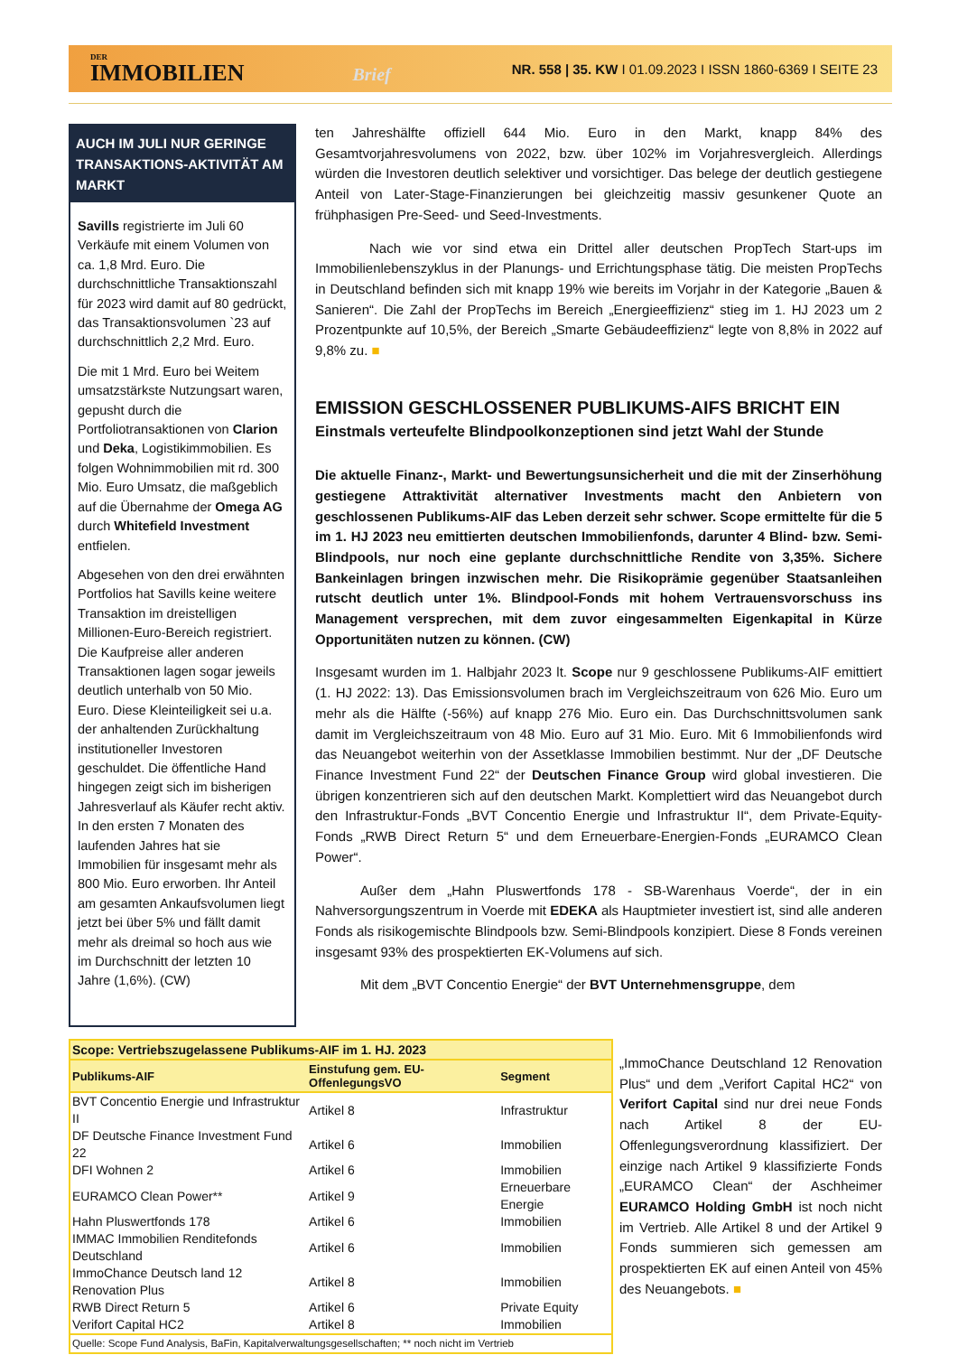DER
IMMOBILIEN Brief
NR. 558 | 35. KW I 01.09.2023 I ISSN 1860-6369 I SEITE 23
AUCH IM JULI NUR GERINGE TRANSAKTIONS-AKTIVITÄT AM MARKT
Savills registrierte im Juli 60 Verkäufe mit einem Volumen von ca. 1,8 Mrd. Euro. Die durchschnittliche Transaktionszahl für 2023 wird damit auf 80 gedrückt, das Transaktionsvolumen `23 auf durchschnittlich 2,2 Mrd. Euro.
Die mit 1 Mrd. Euro bei Weitem umsatzstärkste Nutzungsart waren, gepusht durch die Portfoliotransaktionen von Clarion und Deka, Logistikimmobilien. Es folgen Wohnimmobilien mit rd. 300 Mio. Euro Umsatz, die maßgeblich auf die Übernahme der Omega AG durch Whitefield Investment entfielen.
Abgesehen von den drei erwähnten Portfolios hat Savills keine weitere Transaktion im dreistelligen Millionen-Euro-Bereich registriert. Die Kaufpreise aller anderen Transaktionen lagen sogar jeweils deutlich unterhalb von 50 Mio. Euro. Diese Kleinteiligkeit sei u.a. der anhaltenden Zurückhaltung institutioneller Investoren geschuldet. Die öffentliche Hand hingegen zeigt sich im bisherigen Jahresverlauf als Käufer recht aktiv. In den ersten 7 Monaten des laufenden Jahres hat sie Immobilien für insgesamt mehr als 800 Mio. Euro erworben. Ihr Anteil am gesamten Ankaufsvolumen liegt jetzt bei über 5% und fällt damit mehr als dreimal so hoch aus wie im Durchschnitt der letzten 10 Jahre (1,6%). (CW)
ten Jahreshälfte offiziell 644 Mio. Euro in den Markt, knapp 84% des Gesamtvorjahresvolumens von 2022, bzw. über 102% im Vorjahresvergleich. Allerdings würden die Investoren deutlich selektiver und vorsichtiger. Das belege der deutlich gestiegene Anteil von Later-Stage-Finanzierungen bei gleichzeitig massiv gesunkener Quote an frühphasigen Pre-Seed- und Seed-Investments.
Nach wie vor sind etwa ein Drittel aller deutschen PropTech Start-ups im Immobilienlebenszyklus in der Planungs- und Errichtungsphase tätig. Die meisten PropTechs in Deutschland befinden sich mit knapp 19% wie bereits im Vorjahr in der Kategorie „Bauen & Sanieren“. Die Zahl der PropTechs im Bereich „Energieeffizienz“ stieg im 1. HJ 2023 um 2 Prozentpunkte auf 10,5%, der Bereich „Smarte Gebäudeeffizienz“ legte von 8,8% in 2022 auf 9,8% zu. ■
EMISSION GESCHLOSSENER PUBLIKUMS-AIFS BRICHT EIN
Einstmals verteufelte Blindpoolkonzeptionen sind jetzt Wahl der Stunde
Die aktuelle Finanz-, Markt- und Bewertungsunsicherheit und die mit der Zinserhöhung gestiegene Attraktivität alternativer Investments macht den Anbietern von geschlossenen Publikums-AIF das Leben derzeit sehr schwer. Scope ermittelte für die 5 im 1. HJ 2023 neu emittierten deutschen Immobilienfonds, darunter 4 Blind- bzw. Semi-Blindpools, nur noch eine geplante durchschnittliche Rendite von 3,35%. Sichere Bankeinlagen bringen inzwischen mehr. Die Risikoprämie gegenüber Staatsanleihen rutscht deutlich unter 1%. Blindpool-Fonds mit hohem Vertrauensvorschuss ins Management versprechen, mit dem zuvor eingesammelten Eigenkapital in Kürze Opportunitäten nutzen zu können. (CW)
Insgesamt wurden im 1. Halbjahr 2023 lt. Scope nur 9 geschlossene Publikums-AIF emittiert (1. HJ 2022: 13). Das Emissionsvolumen brach im Vergleichszeitraum von 626 Mio. Euro um mehr als die Hälfte (-56%) auf knapp 276 Mio. Euro ein. Das Durchschnittsvolumen sank damit im Vergleichszeitraum von 48 Mio. Euro auf 31 Mio. Euro. Mit 6 Immobilienfonds wird das Neuangebot weiterhin von der Assetklasse Immobilien bestimmt. Nur der „DF Deutsche Finance Investment Fund 22“ der Deutschen Finance Group wird global investieren. Die übrigen konzentrieren sich auf den deutschen Markt. Komplettiert wird das Neuangebot durch den Infrastruktur-Fonds „BVT Concentio Energie und Infrastruktur II“, dem Private-Equity-Fonds „RWB Direct Return 5“ und dem Erneuerbare-Energien-Fonds „EURAMCO Clean Power“.
Außer dem „Hahn Pluswertfonds 178 - SB-Warenhaus Voerde“, der in ein Nahversorgungszentrum in Voerde mit EDEKA als Hauptmieter investiert ist, sind alle anderen Fonds als risikogemischte Blindpools bzw. Semi-Blindpools konzipiert. Diese 8 Fonds vereinen insgesamt 93% des prospektierten EK-Volumens auf sich.
Mit dem „BVT Concentio Energie“ der BVT Unternehmensgruppe, dem
| Scope: Vertriebszugelassene Publikums-AIF im 1. HJ. 2023 | | |
| --- | --- | --- |
| Publikums-AIF | Einstufung gem. EU-OffenlegungsVO | Segment |
| BVT Concentio Energie und Infrastruktur II | Artikel 8 | Infrastruktur |
| DF Deutsche Finance Investment Fund 22 | Artikel 6 | Immobilien |
| DFI Wohnen 2 | Artikel 6 | Immobilien |
| EURAMCO Clean Power** | Artikel 9 | Erneuerbare Energie |
| Hahn Pluswertfonds 178 | Artikel 6 | Immobilien |
| IMMAC Immobilien Renditefonds Deutschland | Artikel 6 | Immobilien |
| ImmoChance Deutsch land 12 Renovation Plus | Artikel 8 | Immobilien |
| RWB Direct Return 5 | Artikel 6 | Private Equity |
| Verifort Capital HC2 | Artikel 8 | Immobilien |
| Quelle: Scope Fund Analysis, BaFin, Kapitalverwaltungsgesellschaften; ** noch nicht im Vertrieb | | |
„ImmoChance Deutschland 12 Renovation Plus“ und dem „Verifort Capital HC2“ von Verifort Capital sind nur drei neue Fonds nach Artikel 8 der EU-Offenlegungsverordnung klassifiziert. Der einzige nach Artikel 9 klassifizierte Fonds „EURAMCO Clean“ der Aschheimer EURAMCO Holding GmbH ist noch nicht im Vertrieb. Alle Artikel 8 und der Artikel 9 Fonds summieren sich gemessen am prospektierten EK auf einen Anteil von 45% des Neuangebots. ■